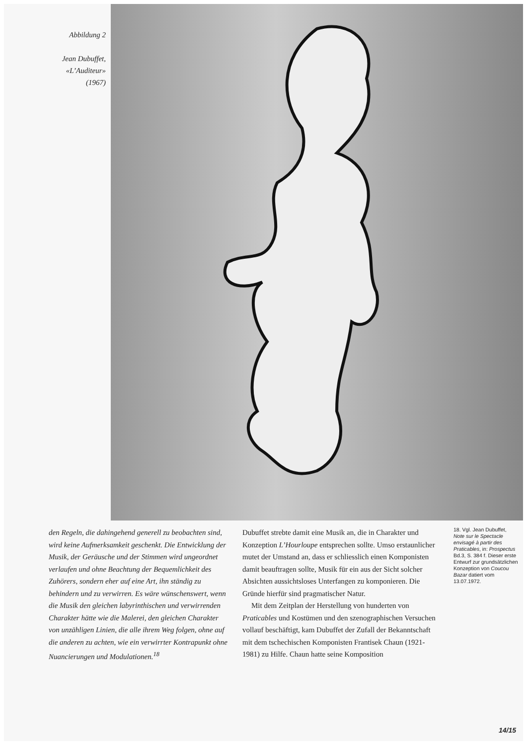Abbildung 2
Jean Dubuffet,
«L’Auditeur»
(1967)
den Regeln, die dahingehend generell zu beobachten sind, wird keine Aufmerksamkeit geschenkt. Die Entwicklung der Musik, der Geräusche und der Stimmen wird ungeordnet verlaufen und ohne Beachtung der Bequemlichkeit des Zuhörers, sondern eher auf eine Art, ihn ständig zu behindern und zu verwirren. Es wäre wünschenswert, wenn die Musik den gleichen labyrinthischen und verwirrenden Charakter hätte wie die Malerei, den gleichen Charakter von unzähligen Linien, die alle ihrem Weg folgen, ohne auf die anderen zu achten, wie ein verwirrter Kontrapunkt ohne Nuancierungen und Modulationen.<sup>18</sup>
Dubuffet strebte damit eine Musik an, die in Charakter und Konzeption L’Hourloupe entsprechen sollte. Umso erstaunlicher mutet der Umstand an, dass er schliesslich einen Komponisten damit beauftragen sollte, Musik für ein aus der Sicht solcher Absichten aussichtsloses Unterfangen zu komponieren. Die Gründe hierfür sind pragmatischer Natur.
Mit dem Zeitplan der Herstellung von hunderten von Praticables und Kostümen und den szenographischen Versuchen vollauf beschäftigt, kam Dubuffet der Zufall der Bekanntschaft mit dem tschechischen Komponisten Frantisek Chaun (1921-1981) zu Hilfe. Chaun hatte seine Komposition
18. Vgl. Jean Dubuffet, Note sur le Spectacle envisagé à partir des Praticables, in: Prospectus Bd.3, S. 384 f. Dieser erste Entwurf zur grundsätzlichen Konzeption von Coucou Bazar datiert vom 13.07.1972.
14/15